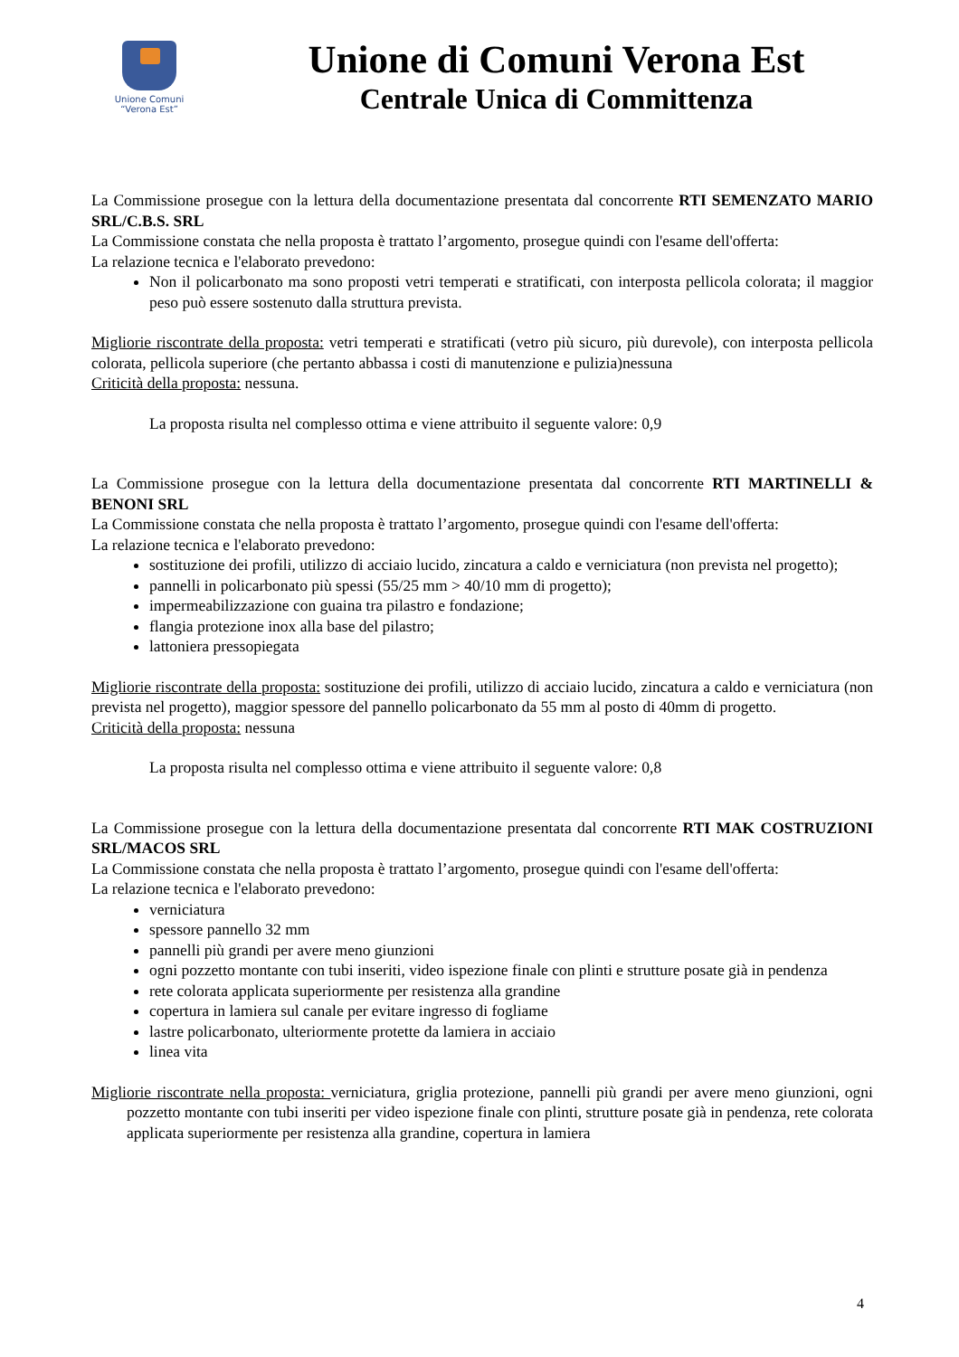Unione Comuni
“Verona Est”
Unione di Comuni Verona Est
Centrale Unica di Committenza
La Commissione prosegue con la lettura della documentazione presentata dal concorrente RTI SEMENZATO MARIO SRL/C.B.S. SRL
La Commissione constata che nella proposta è trattato l’argomento, prosegue quindi con l'esame dell'offerta:
La relazione tecnica e l'elaborato prevedono:
Non il policarbonato ma sono proposti vetri temperati e stratificati, con interposta pellicola colorata; il maggior peso può essere sostenuto dalla struttura prevista.
Migliorie riscontrate della proposta: vetri temperati e stratificati (vetro più sicuro, più durevole), con interposta pellicola colorata, pellicola superiore (che pertanto abbassa i costi di manutenzione e pulizia)nessuna
Criticità della proposta: nessuna.
La proposta risulta nel complesso ottima e viene attribuito il seguente valore: 0,9
La Commissione prosegue con la lettura della documentazione presentata dal concorrente RTI MARTINELLI & BENONI SRL
La Commissione constata che nella proposta è trattato l’argomento, prosegue quindi con l'esame dell'offerta:
La relazione tecnica e l'elaborato prevedono:
sostituzione dei profili, utilizzo di acciaio lucido, zincatura a caldo e verniciatura (non prevista nel progetto);
pannelli in policarbonato più spessi (55/25 mm > 40/10 mm di progetto);
impermeabilizzazione con guaina tra pilastro e fondazione;
flangia protezione inox alla base del pilastro;
lattoniera pressopiegata
Migliorie riscontrate della proposta: sostituzione dei profili, utilizzo di acciaio lucido, zincatura a caldo e verniciatura (non prevista nel progetto), maggior spessore del pannello policarbonato da 55 mm al posto di 40mm di progetto.
Criticità della proposta: nessuna
La proposta risulta nel complesso ottima e viene attribuito il seguente valore: 0,8
La Commissione prosegue con la lettura della documentazione presentata dal concorrente RTI MAK COSTRUZIONI SRL/MACOS SRL
La Commissione constata che nella proposta è trattato l’argomento, prosegue quindi con l'esame dell'offerta:
La relazione tecnica e l'elaborato prevedono:
verniciatura
spessore pannello 32 mm
pannelli più grandi per avere meno giunzioni
ogni pozzetto montante con tubi inseriti, video ispezione finale con plinti e strutture posate già in pendenza
rete colorata applicata superiormente per resistenza alla grandine
copertura in lamiera sul canale per evitare ingresso di fogliame
lastre policarbonato, ulteriormente protette da lamiera in acciaio
linea vita
Migliorie riscontrate nella proposta: verniciatura, griglia protezione, pannelli più grandi per avere meno giunzioni, ogni pozzetto montante con tubi inseriti per video ispezione finale con plinti, strutture posate già in pendenza, rete colorata applicata superiormente per resistenza alla grandine, copertura in lamiera
4